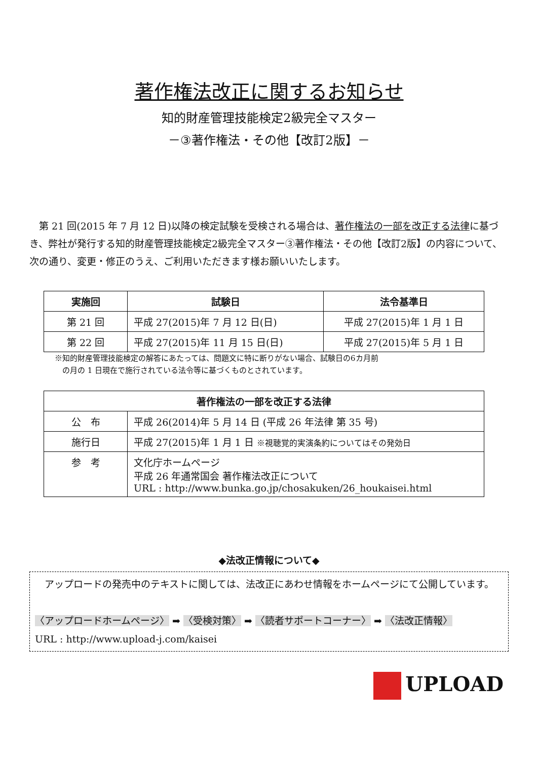著作権法改正に関するお知らせ
知的財産管理技能検定2級完全マスター
－③著作権法・その他【改訂2版】－
第 21 回(2015 年 7 月 12 日)以降の検定試験を受検される場合は、著作権法の一部を改正する法律に基づき、弊社が発行する知的財産管理技能検定2級完全マスター③著作権法・その他【改訂2版】の内容について、次の通り、変更・修正のうえ、ご利用いただきます様お願いいたします。
| 実施回 | 試験日 | 法令基準日 |
| --- | --- | --- |
| 第 21 回 | 平成 27(2015)年 7 月 12 日(日) | 平成 27(2015)年 1 月 1 日 |
| 第 22 回 | 平成 27(2015)年 11 月 15 日(日) | 平成 27(2015)年 5 月 1 日 |
※知的財産管理技能検定の解答にあたっては、問題文に特に断りがない場合、試験日の6カ月前
　の月の 1 日現在で施行されている法令等に基づくものとされています。
| 著作権法の一部を改正する法律 | |
| --- | --- |
| 公 布 | 平成 26(2014)年 5 月 14 日 (平成 26 年法律 第 35 号) |
| 施行日 | 平成 27(2015)年 1 月 1 日 ※視聴覚的実演条約についてはその発効日 |
| 参 考 | 文化庁ホームページ 平成 26 年通常国会 著作権法改正について URL : http://www.bunka.go.jp/chosakuken/26_houkaisei.html |
◆法改正情報について◆
　アップロードの発売中のテキストに関しては、法改正にあわせ情報をホームページにて公開しています。
〈アップロードホームページ〉 ➡ 〈受検対策〉 ➡ 〈読者サポートコーナー〉 ➡ 〈法改正情報〉
URL : http://www.upload-j.com/kaisei
UPLOAD